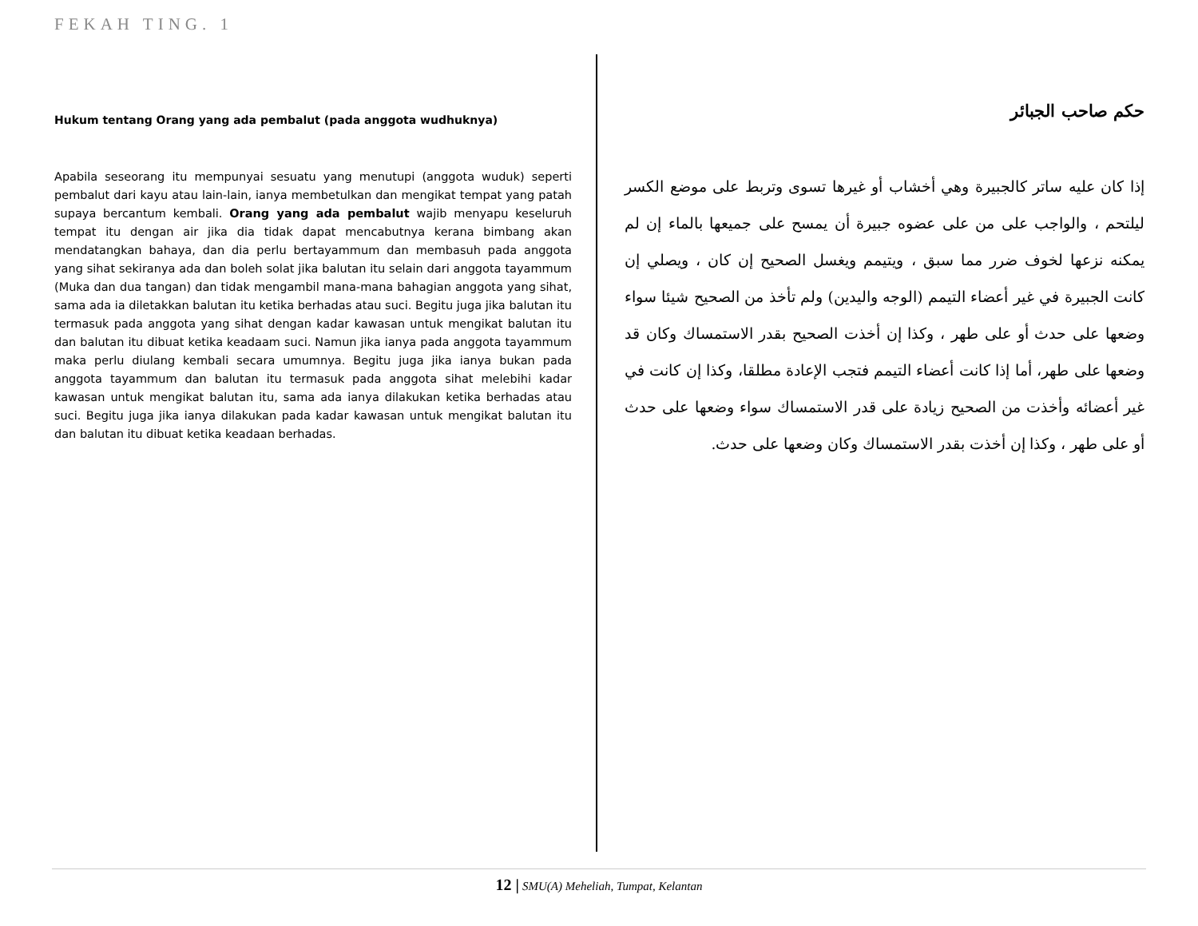FEKAH TING. 1
Hukum tentang Orang yang ada pembalut (pada anggota wudhuknya)
Apabila seseorang itu mempunyai sesuatu yang menutupi (anggota wuduk) seperti pembalut dari kayu atau lain-lain, ianya membetulkan dan mengikat tempat yang patah supaya bercantum kembali. Orang yang ada pembalut wajib menyapu keseluruh tempat itu dengan air jika dia tidak dapat mencabutnya kerana bimbang akan mendatangkan bahaya, dan dia perlu bertayammum dan membasuh pada anggota yang sihat sekiranya ada dan boleh solat jika balutan itu selain dari anggota tayammum (Muka dan dua tangan) dan tidak mengambil mana-mana bahagian anggota yang sihat, sama ada ia diletakkan balutan itu ketika berhadas atau suci. Begitu juga jika balutan itu termasuk pada anggota yang sihat dengan kadar kawasan untuk mengikat balutan itu dan balutan itu dibuat ketika keadaam suci. Namun jika ianya pada anggota tayammum maka perlu diulang kembali secara umumnya. Begitu juga jika ianya bukan pada anggota tayammum dan balutan itu termasuk pada anggota sihat melebihi kadar kawasan untuk mengikat balutan itu, sama ada ianya dilakukan ketika berhadas atau suci. Begitu juga jika ianya dilakukan pada kadar kawasan untuk mengikat balutan itu dan balutan itu dibuat ketika keadaan berhadas.
حكم صاحب الجبائر
إذا كان عليه ساتر كالجبيرة وهي أخشاب أو غيرها تسوى وتربط على موضع الكسر ليلتحم ، والواجب على من على عضوه جبيرة أن يمسح على جميعها بالماء إن لم يمكنه نزعها لخوف ضرر مما سبق ، ويتيمم ويغسل الصحيح إن كان ، ويصلي إن كانت الجبيرة في غير أعضاء التيمم (الوجه واليدين) ولم تأخذ من الصحيح شيئا سواء وضعها على حدث أو على طهر ، وكذا إن أخذت الصحيح بقدر الاستمساك وكان قد وضعها على طهر، أما إذا كانت أعضاء التيمم فتجب الإعادة مطلقا، وكذا إن كانت في غير أعضائه وأخذت من الصحيح زيادة على قدر الاستمساك سواء وضعها على حدث أو على طهر ، وكذا إن أخذت بقدر الاستمساك وكان وضعها على حدث.
12 | SMU(A) Meheliah, Tumpat, Kelantan